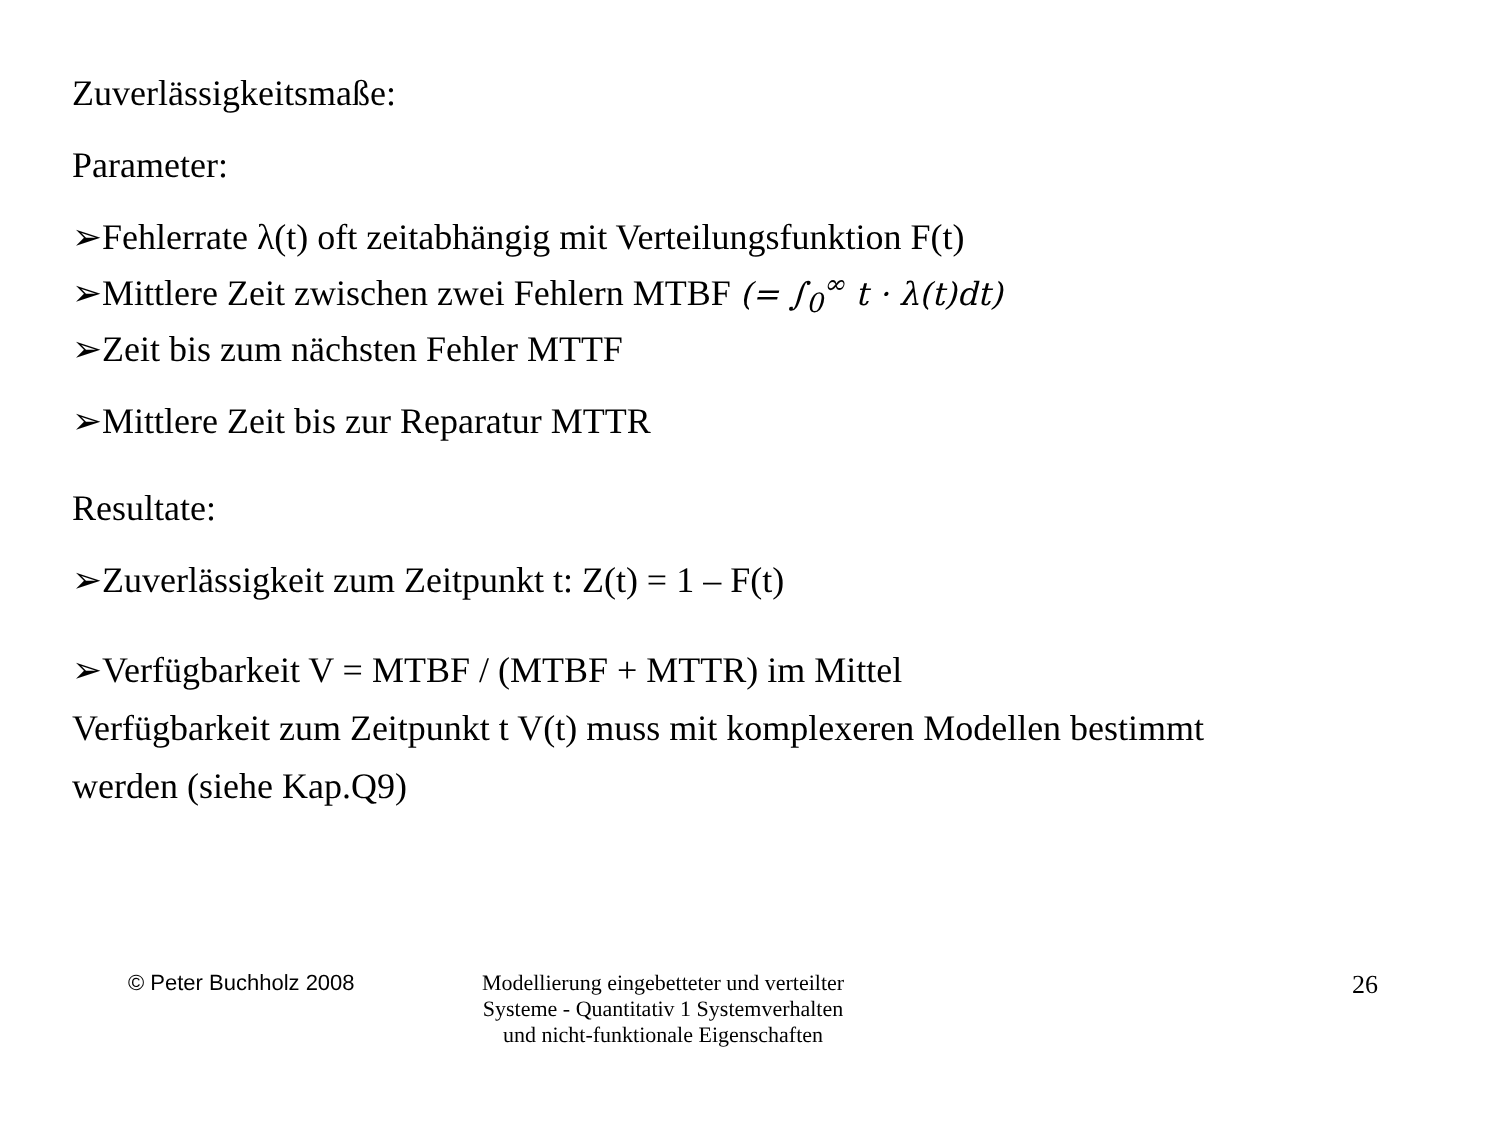Zuverlässigkeitsmaße:
Parameter:
➢Fehlerrate λ(t) oft zeitabhängig mit Verteilungsfunktion F(t)
➢Mittlere Zeit zwischen zwei Fehlern MTBF (= ∫<sub>0</sub><sup>∞</sup> t · λ(t)dt)
➢Zeit bis zum nächsten Fehler MTTF
➢Mittlere Zeit bis zur Reparatur MTTR
Resultate:
➢Zuverlässigkeit zum Zeitpunkt t: Z(t) = 1 – F(t)
➢Verfügbarkeit V = MTBF / (MTBF + MTTR) im Mittel
Verfügbarkeit zum Zeitpunkt t V(t) muss mit komplexeren Modellen bestimmt
werden (siehe Kap.Q9)
© Peter Buchholz 2008 Modellierung eingebetteter und verteilter
Systeme - Quantitativ 1 Systemverhalten
und nicht-funktionale Eigenschaften
26